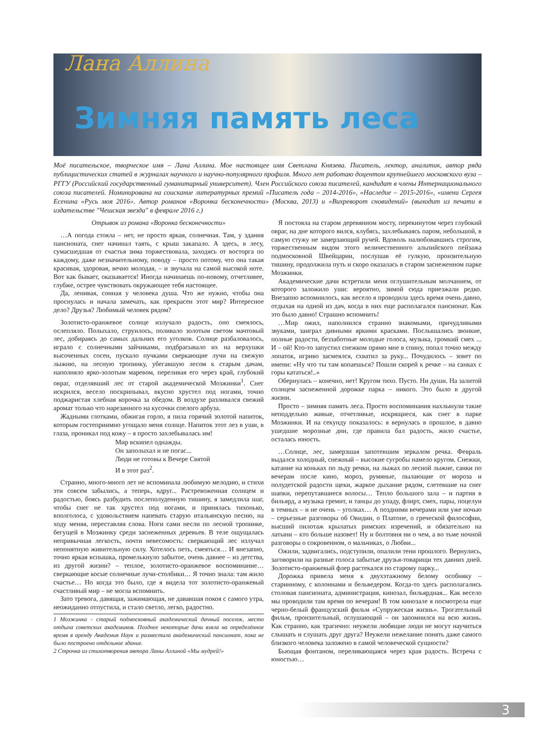Лана Аллина
Зимняя память леса
Моё писательское, творческое имя – Лана Аллина. Мое настоящее имя Светлана Князева. Писатель, лектор, аналитик, автор ряда публицистических статей в журналах научного и научно-популярного профиля. Много лет работаю доцентом крупнейшего московского вуза – РГГУ (Российский государственный гуманитарный университет). Член Российского союза писателей, кандидат в члены Интернационального союза писателей. Номинирована на соискание литературных премий «Писатель года – 2014-2016», «Наследие – 2015-2016», «имени Сергея Есенина «Русь моя 2016». Автор романов «Воронка бесконечности» (Москва, 2013) и «Вихреворот сновидений» (выходит из печати в издательстве "Чешская звезда" в феврале 2016 г.)
Отрывок из романа «Воронка бесконечности»
…А погода стояла – нет, не просто яркая, солнечная. Там, у здания пансионата, снег начинал таять, с крыш закапало. А здесь, в лесу, сумасшедшая от счастья зима торжествовала, заходясь от восторга по каждому, даже незначительному, поводу – просто потому, что она такая красивая, здоровая, вечно молодая, – и звучала на самой высокой ноте. Вот как бывает, оказывается! Иногда начинаешь по-новому, отчетливее, глубже, острее чувствовать окружающее тебя настоящее.
Да, ленивая, сонная у человека душа. Что же нужно, чтобы она проснулась и начала замечать, как прекрасен этот мир? Интересное дело? Друзья? Любимый человек рядом?
Золотисто-оранжевое солнце излучало радость, оно смеялось, ослепляло. Полыхало, струилось, поливало золотым светом мачтовый лес, добираясь до самых дальних его уголков. Солнце разбаловалось, играло с солнечными зайчиками, подбрасывало их на верхушки высоченных сосен, пускало пучками сверкающие лучи на свежую лыжню, на лесную тропинку, убегавшую лесом к старым дачам, наполняло ярко-золотым маревом, переливая его через край, глубокий овраг, отделявший лес от старой академической Мозжинки<sup>1</sup>. Снег искрился, весело поскрипывал, вкусно хрустел под ногами, точно поджаристая хлебная корочка за обедом. В воздухе разливался свежий аромат только что нарезанного на кусочки спелого арбуза.
Жадными глотками, обжигая горло, я пила горячий золотой напиток, которым гостеприимно угощало меня солнце. Напиток этот лез в уши, в глаза, проникал под кожу – я просто захлебывалась им!
Мир вскипел однажды.
Он заполыхал и не погас...
Люди не готовы к Вечере Святой
И в этот раз<sup>2</sup>.
Странно, много-много лет не вспоминала любимую мелодию, и стихи эти совсем забылись, а теперь, вдруг... Растревоженная солнцем и радостью, боясь разбудить послеполуденную тишину, я замедлила шаг, чтобы снег не так хрустел под ногами, и принялась тихонько, вполголоса, с удовольствием напевать старую итальянскую песню, на ходу меняя, переставляя слова. Ноги сами несли по лесной тропинке, бегущей в Мозжинку среди заснеженных деревьев. В теле ощущалась непривычная легкость, почти невесомость: сверкающий лес излучал непонятную живительную силу. Хотелось петь, смеяться… И внезапно, точно яркая вспышка, промелькнуло забытое, очень давнее – из детства, из другой жизни? – теплое, золотисто-оранжевое воспоминание… сверкающие косые солнечные лучи-столбики… Я точно знала: там жило счастье… Но когда это было, где я видела тот золотисто-оранжевый счастливый мир – не могла вспомнить.
Зато тревога, давящая, зажимающая, не дававшая покоя с самого утра, неожиданно отпустила, и стало светло, легко, радостно.
1 Мозжинка - старый подмосковный академический дачный поселок, место отдыха советских академиков. Позднее некоторые дачи взяла на определённое время в аренду Академия Наук и разместила академический пансионат, пока не было построено отдельное здание.
2 Строчка из стихотворения автора Ланы Аллиной «Мы мудрей!»
Я постояла на старом деревянном мосту, перекинутом через глубокий овраг, на дне которого вился, клубясь, захлебываясь паром, небольшой, в самую стужу не замерзающий ручей. Вдоволь налюбовавшись строгим, торжественным видом этого величественного альпийского пейзажа подмосковной Швейцарии, послушав её гулкую, пронзительную тишину, продолжила путь и скоро оказалась в старом заснеженном парке Мозжинки.
Академические дачи встретили меня оглушительным молчанием, от которого заложило уши: вероятно, зимой сюда приезжали редко. Внезапно вспомнилось, как весело я проводила здесь время очень давно, отдыхая на одной из дач, когда в них еще располагался пансионат. Как это было давно! Страшно вспомнить!
…Мир ожил, наполнился странно знакомыми, причудливыми звуками, заиграл дивными яркими красками. Послышались звонкие, полные радости, беззаботные молодые голоса, музыка, громкий смех ... И – ой! Кто-то запустил снежком прямо мне в спину, попал точно между лопаток, игриво засмеялся, схватил за руку... Почудилось – зовет по имени: «Ну что ты там копаешься? Пошли скорей к речке – на санках с горы кататься!..»
Обернулась – конечно, нет! Кругом тихо. Пусто. Ни души. На залитой солнцем заснеженной дорожке парка – никого. Это было в другой жизни.
Просто – зимняя память леса. Просто воспоминания нахлынули такие неподдельно живые, отчетливые, искрящиеся, как снег в парке Мозжинки. И на секунду показалось: я вернулась в прошлое, в давно ушедшие морозные дни, где правила бал радость, жило счастье, осталась юность.
…Солнце, лес, замерзшая запотевшим зеркалом речка. Февраль выдался холодный, снежный – высокие сугробы намело кругом. Снежки, катание на коньках по льду речки, на лыжах по лесной лыжне, санки по вечерам после кино, мороз, румяные, пылающие от мороза и полудетской радости щеки, жаркое дыхание рядом, слетевшие на снег шапки, перепутавшиеся волосы… Тепло большого зала – и партия в бильярд, а музыка гремит, и танцы до упаду, флирт, смех, пары, поцелуи в темных – и не очень – уголках… А поздними вечерами или уже ночью – серьезные разговоры об Овидии, о Платоне, о греческой философии, высший пилотаж крылатых римских изречений, и обязательно на латыни – кто больше назовет! Ну и болтовня ни о чем, а во тьме ночной разговоры о сокровенном, о мальчиках, о Любви...
Ожили, задвигались, подступили, опалили тени прошлого. Вернулись, заговорили на разные голоса забытые друзья-товарищи тех давних дней. Золотисто-оранжевый флер растекался по старому парку...
Дорожка привела меня к двухэтажному белому особняку – старинному, с колоннами и бельведером. Когда-то здесь располагались столовая пансионата, администрация, кинозал, бильярдная... Как весело мы проводили там время по вечерам! В том кинозале я посмотрела еще черно-белый французский фильм «Супружеская жизнь». Трогательный фильм, пронзительный, оглушающий – он запомнился на всю жизнь. Как странно, как трагично: неужели любящие люди не могут научиться слышать и слушать друг друга? Неужели нежелание понять даже самого близкого человека заложено в самой человеческой сущности?
Бьющая фонтаном, переливающаяся через края радость. Встреча с юностью…
3